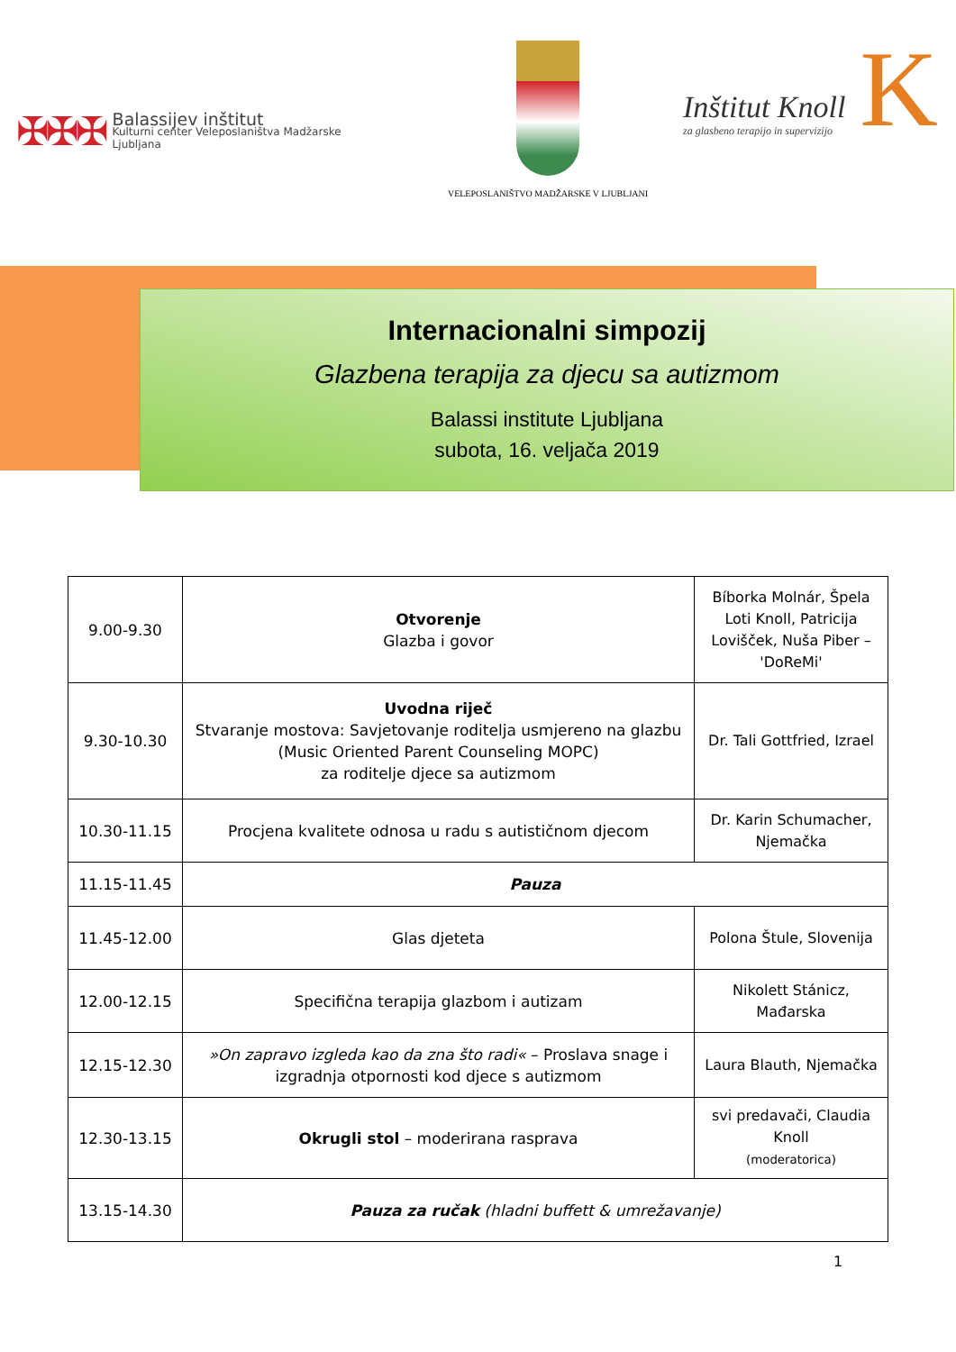✠✠✠
Balassijev inštitut
Kulturni center Veleposlaništva Madžarske
Ljubljana
VELEPOSLANIŠTVO MADŽARSKE V LJUBLJANI
Inštitut Knoll
za glasbeno terapijo in supervizijo
K
Internacionalni simpozij
Glazbena terapija za djecu sa autizmom
Balassi institute Ljubljana
subota, 16. veljača 2019
| 9.00-9.30 | Otvorenje Glazba i govor | Bíborka Molnár, Špela Loti Knoll, Patricija Lovišček, Nuša Piber – 'DoReMi' |
| 9.30-10.30 | Uvodna riječ Stvaranje mostova: Savjetovanje roditelja usmjereno na glazbu (Music Oriented Parent Counseling MOPC) za roditelje djece sa autizmom | Dr. Tali Gottfried, Izrael |
| 10.30-11.15 | Procjena kvalitete odnosa u radu s autističnom djecom | Dr. Karin Schumacher, Njemačka |
| 11.15-11.45 | Pauza | |
| 11.45-12.00 | Glas djeteta | Polona Štule, Slovenija |
| 12.00-12.15 | Specifična terapija glazbom i autizam | Nikolett Stánicz, Mađarska |
| 12.15-12.30 | »On zapravo izgleda kao da zna što radi« – Proslava snage i izgradnja otpornosti kod djece s autizmom | Laura Blauth, Njemačka |
| 12.30-13.15 | Okrugli stol – moderirana rasprava | svi predavači, Claudia Knoll (moderatorica) |
| 13.15-14.30 | Pauza za ručak (hladni buffett & umrežavanje) | |
1